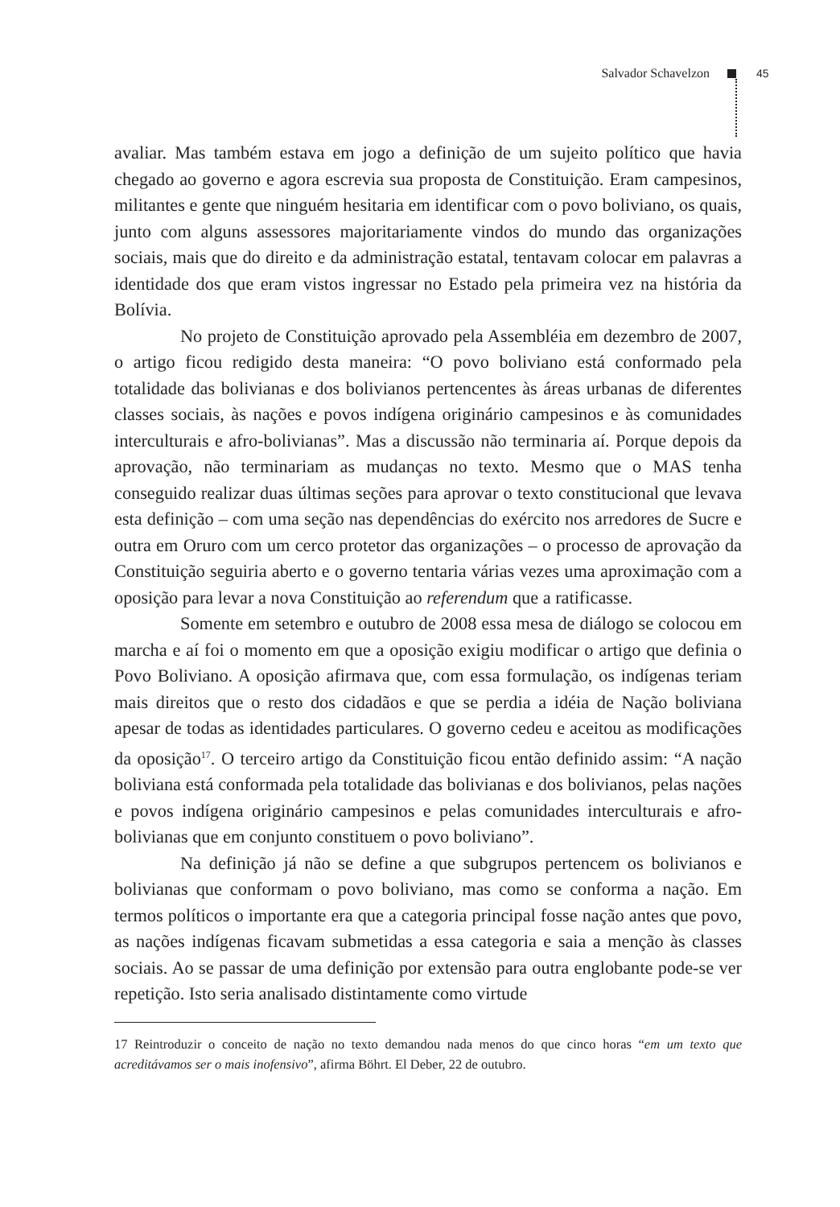Salvador Schavelzon 45
avaliar. Mas também estava em jogo a definição de um sujeito político que havia chegado ao governo e agora escrevia sua proposta de Constituição. Eram campesinos, militantes e gente que ninguém hesitaria em identificar com o povo boliviano, os quais, junto com alguns assessores majoritariamente vindos do mundo das organizações sociais, mais que do direito e da administração estatal, tentavam colocar em palavras a identidade dos que eram vistos ingressar no Estado pela primeira vez na história da Bolívia.
No projeto de Constituição aprovado pela Assembléia em dezembro de 2007, o artigo ficou redigido desta maneira: “O povo boliviano está conformado pela totalidade das bolivianas e dos bolivianos pertencentes às áreas urbanas de diferentes classes sociais, às nações e povos indígena originário campesinos e às comunidades interculturais e afro-bolivianas”. Mas a discussão não terminaria aí. Porque depois da aprovação, não terminariam as mudanças no texto. Mesmo que o MAS tenha conseguido realizar duas últimas seções para aprovar o texto constitucional que levava esta definição – com uma seção nas dependências do exército nos arredores de Sucre e outra em Oruro com um cerco protetor das organizações – o processo de aprovação da Constituição seguiria aberto e o governo tentaria várias vezes uma aproximação com a oposição para levar a nova Constituição ao referendum que a ratificasse.
Somente em setembro e outubro de 2008 essa mesa de diálogo se colocou em marcha e aí foi o momento em que a oposição exigiu modificar o artigo que definia o Povo Boliviano. A oposição afirmava que, com essa formulação, os indígenas teriam mais direitos que o resto dos cidadãos e que se perdia a idéia de Nação boliviana apesar de todas as identidades particulares. O governo cedeu e aceitou as modificações da oposição<sup>17</sup>. O terceiro artigo da Constituição ficou então definido assim: “A nação boliviana está conformada pela totalidade das bolivianas e dos bolivianos, pelas nações e povos indígena originário campesinos e pelas comunidades interculturais e afro-bolivianas que em conjunto constituem o povo boliviano”.
Na definição já não se define a que subgrupos pertencem os bolivianos e bolivianas que conformam o povo boliviano, mas como se conforma a nação. Em termos políticos o importante era que a categoria principal fosse nação antes que povo, as nações indígenas ficavam submetidas a essa categoria e saia a menção às classes sociais. Ao se passar de uma definição por extensão para outra englobante pode-se ver repetição. Isto seria analisado distintamente como virtude
17 Reintroduzir o conceito de nação no texto demandou nada menos do que cinco horas “em um texto que acreditávamos ser o mais inofensivo”, afirma Böhrt. El Deber, 22 de outubro.